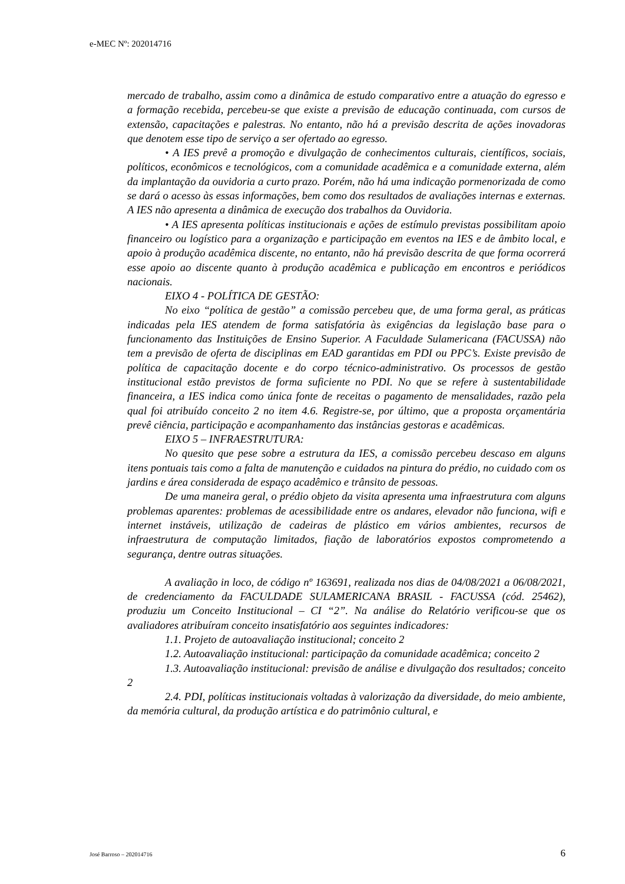e-MEC Nº: 202014716
mercado de trabalho, assim como a dinâmica de estudo comparativo entre a atuação do egresso e a formação recebida, percebeu-se que existe a previsão de educação continuada, com cursos de extensão, capacitações e palestras. No entanto, não há a previsão descrita de ações inovadoras que denotem esse tipo de serviço a ser ofertado ao egresso.
• A IES prevê a promoção e divulgação de conhecimentos culturais, científicos, sociais, políticos, econômicos e tecnológicos, com a comunidade acadêmica e a comunidade externa, além da implantação da ouvidoria a curto prazo. Porém, não há uma indicação pormenorizada de como se dará o acesso às essas informações, bem como dos resultados de avaliações internas e externas. A IES não apresenta a dinâmica de execução dos trabalhos da Ouvidoria.
• A IES apresenta políticas institucionais e ações de estímulo previstas possibilitam apoio financeiro ou logístico para a organização e participação em eventos na IES e de âmbito local, e apoio à produção acadêmica discente, no entanto, não há previsão descrita de que forma ocorrerá esse apoio ao discente quanto à produção acadêmica e publicação em encontros e periódicos nacionais.
EIXO 4 - POLÍTICA DE GESTÃO:
No eixo “política de gestão” a comissão percebeu que, de uma forma geral, as práticas indicadas pela IES atendem de forma satisfatória às exigências da legislação base para o funcionamento das Instituições de Ensino Superior. A Faculdade Sulamericana (FACUSSA) não tem a previsão de oferta de disciplinas em EAD garantidas em PDI ou PPC’s. Existe previsão de política de capacitação docente e do corpo técnico-administrativo. Os processos de gestão institucional estão previstos de forma suficiente no PDI. No que se refere à sustentabilidade financeira, a IES indica como única fonte de receitas o pagamento de mensalidades, razão pela qual foi atribuído conceito 2 no item 4.6. Registre-se, por último, que a proposta orçamentária prevê ciência, participação e acompanhamento das instâncias gestoras e acadêmicas.
EIXO 5 – INFRAESTRUTURA:
No quesito que pese sobre a estrutura da IES, a comissão percebeu descaso em alguns itens pontuais tais como a falta de manutenção e cuidados na pintura do prédio, no cuidado com os jardins e área considerada de espaço acadêmico e trânsito de pessoas.
De uma maneira geral, o prédio objeto da visita apresenta uma infraestrutura com alguns problemas aparentes: problemas de acessibilidade entre os andares, elevador não funciona, wifi e internet instáveis, utilização de cadeiras de plástico em vários ambientes, recursos de infraestrutura de computação limitados, fiação de laboratórios expostos comprometendo a segurança, dentre outras situações.
A avaliação in loco, de código nº 163691, realizada nos dias de 04/08/2021 a 06/08/2021, de credenciamento da FACULDADE SULAMERICANA BRASIL - FACUSSA (cód. 25462), produziu um Conceito Institucional – CI “2”. Na análise do Relatório verificou-se que os avaliadores atribuíram conceito insatisfatório aos seguintes indicadores:
1.1. Projeto de autoavaliação institucional; conceito 2
1.2. Autoavaliação institucional: participação da comunidade acadêmica; conceito 2
1.3. Autoavaliação institucional: previsão de análise e divulgação dos resultados; conceito 2
2.4. PDI, políticas institucionais voltadas à valorização da diversidade, do meio ambiente, da memória cultural, da produção artística e do patrimônio cultural, e
José Barroso – 202014716 6